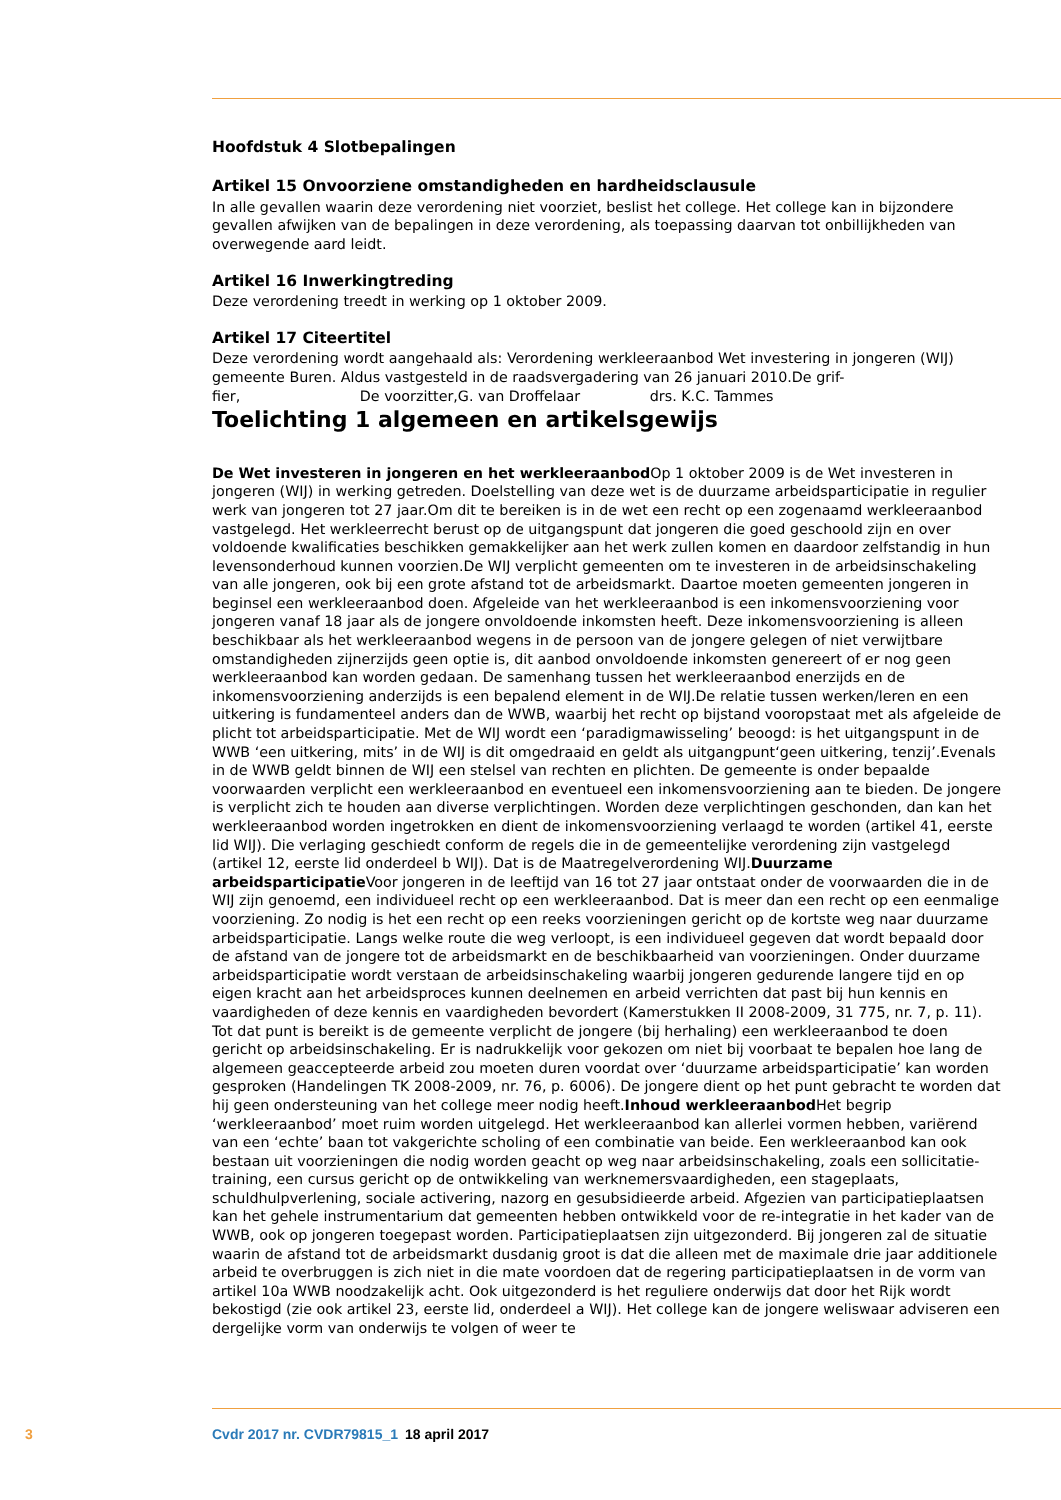Hoofdstuk 4 Slotbepalingen
Artikel 15 Onvoorziene omstandigheden en hardheidsclausule
In alle gevallen waarin deze verordening niet voorziet, beslist het college. Het college kan in bijzondere gevallen afwijken van de bepalingen in deze verordening, als toepassing daarvan tot onbillijkheden van overwegende aard leidt.
Artikel 16 Inwerkingtreding
Deze verordening treedt in werking op 1 oktober 2009.
Artikel 17 Citeertitel
Deze verordening wordt aangehaald als: Verordening werkleeraanbod Wet investering in jongeren (WIJ) gemeente Buren. Aldus vastgesteld in de raadsvergadering van 26 januari 2010.De grif-
fier, De voorzitter,G. van Droffelaar drs. K.C. Tammes
Toelichting 1 algemeen en artikelsgewijs
De Wet investeren in jongeren en het werkleeraanbod Op 1 oktober 2009 is de Wet investeren in jongeren (WIJ) in werking getreden. Doelstelling van deze wet is de duurzame arbeidsparticipatie in regulier werk van jongeren tot 27 jaar.Om dit te bereiken is in de wet een recht op een zogenaamd werkleeraanbod vastgelegd. Het werkleerrecht berust op de uitgangspunt dat jongeren die goed geschoold zijn en over voldoende kwalificaties beschikken gemakkelijker aan het werk zullen komen en daardoor zelfstandig in hun levensonderhoud kunnen voorzien.De WIJ verplicht gemeenten om te investeren in de arbeidsinschakeling van alle jongeren, ook bij een grote afstand tot de arbeidsmarkt. Daartoe moeten gemeenten jongeren in beginsel een werkleeraanbod doen. Afgeleide van het werkleeraanbod is een inkomensvoorziening voor jongeren vanaf 18 jaar als de jongere onvoldoende inkomsten heeft. Deze inkomensvoorziening is alleen beschikbaar als het werkleeraanbod wegens in de persoon van de jongere gelegen of niet verwijtbare omstandigheden zijnerzijds geen optie is, dit aanbod onvoldoende inkomsten genereert of er nog geen werkleeraanbod kan worden gedaan. De samenhang tussen het werkleeraanbod enerzijds en de inkomensvoorziening anderzijds is een bepalend element in de WIJ.De relatie tussen werken/leren en een uitkering is fundamenteel anders dan de WWB, waarbij het recht op bijstand vooropstaat met als afgeleide de plicht tot arbeidsparticipatie. Met de WIJ wordt een ‘paradigmawisseling’ beoogd: is het uitgangspunt in de WWB ‘een uitkering, mits’ in de WIJ is dit omgedraaid en geldt als uitgangpunt‘geen uitkering, tenzij’.Evenals in de WWB geldt binnen de WIJ een stelsel van rechten en plichten. De gemeente is onder bepaalde voorwaarden verplicht een werkleeraanbod en eventueel een inkomensvoorziening aan te bieden. De jongere is verplicht zich te houden aan diverse verplichtingen. Worden deze verplichtingen geschonden, dan kan het werkleeraanbod worden ingetrokken en dient de inkomensvoorziening verlaagd te worden (artikel 41, eerste lid WIJ). Die verlaging geschiedt conform de regels die in de gemeentelijke verordening zijn vastgelegd (artikel 12, eerste lid onderdeel b WIJ). Dat is de Maatregelverordening WIJ.Duurzame arbeidsparticipatie Voor jongeren in de leeftijd van 16 tot 27 jaar ontstaat onder de voorwaarden die in de WIJ zijn genoemd, een individueel recht op een werkleeraanbod. Dat is meer dan een recht op een eenmalige voorziening. Zo nodig is het een recht op een reeks voorzieningen gericht op de kortste weg naar duurzame arbeidsparticipatie. Langs welke route die weg verloopt, is een individueel gegeven dat wordt bepaald door de afstand van de jongere tot de arbeidsmarkt en de beschikbaarheid van voorzieningen. Onder duurzame arbeidsparticipatie wordt verstaan de arbeidsinschakeling waarbij jongeren gedurende langere tijd en op eigen kracht aan het arbeidsproces kunnen deelnemen en arbeid verrichten dat past bij hun kennis en vaardigheden of deze kennis en vaardigheden bevordert (Kamerstukken II 2008-2009, 31 775, nr. 7, p. 11). Tot dat punt is bereikt is de gemeente verplicht de jongere (bij herhaling) een werkleeraanbod te doen gericht op arbeidsinschakeling. Er is nadrukkelijk voor gekozen om niet bij voorbaat te bepalen hoe lang de algemeen geaccepteerde arbeid zou moeten duren voordat over ‘duurzame arbeidsparticipatie’ kan worden gesproken (Handelingen TK 2008-2009, nr. 76, p. 6006). De jongere dient op het punt gebracht te worden dat hij geen ondersteuning van het college meer nodig heeft.Inhoud werkleeraanbod Het begrip ‘werkleeraanbod’ moet ruim worden uitgelegd. Het werkleeraanbod kan allerlei vormen hebben, variërend van een ‘echte’ baan tot vakgerichte scholing of een combinatie van beide. Een werkleeraanbod kan ook bestaan uit voorzieningen die nodig worden geacht op weg naar arbeidsinschakeling, zoals een sollicitatie-training, een cursus gericht op de ontwikkeling van werknemersvaardigheden, een stageplaats, schuldhulpverlening, sociale activering, nazorg en gesubsidieerde arbeid. Afgezien van participatieplaatsen kan het gehele instrumentarium dat gemeenten hebben ontwikkeld voor de re-integratie in het kader van de WWB, ook op jongeren toegepast worden. Participatieplaatsen zijn uitgezonderd. Bij jongeren zal de situatie waarin de afstand tot de arbeidsmarkt dusdanig groot is dat die alleen met de maximale drie jaar additionele arbeid te overbruggen is zich niet in die mate voordoen dat de regering participatieplaatsen in de vorm van artikel 10a WWB noodzakelijk acht. Ook uitgezonderd is het reguliere onderwijs dat door het Rijk wordt bekostigd (zie ook artikel 23, eerste lid, onderdeel a WIJ). Het college kan de jongere weliswaar adviseren een dergelijke vorm van onderwijs te volgen of weer te
3 Cvdr 2017 nr. CVDR79815_1 18 april 2017